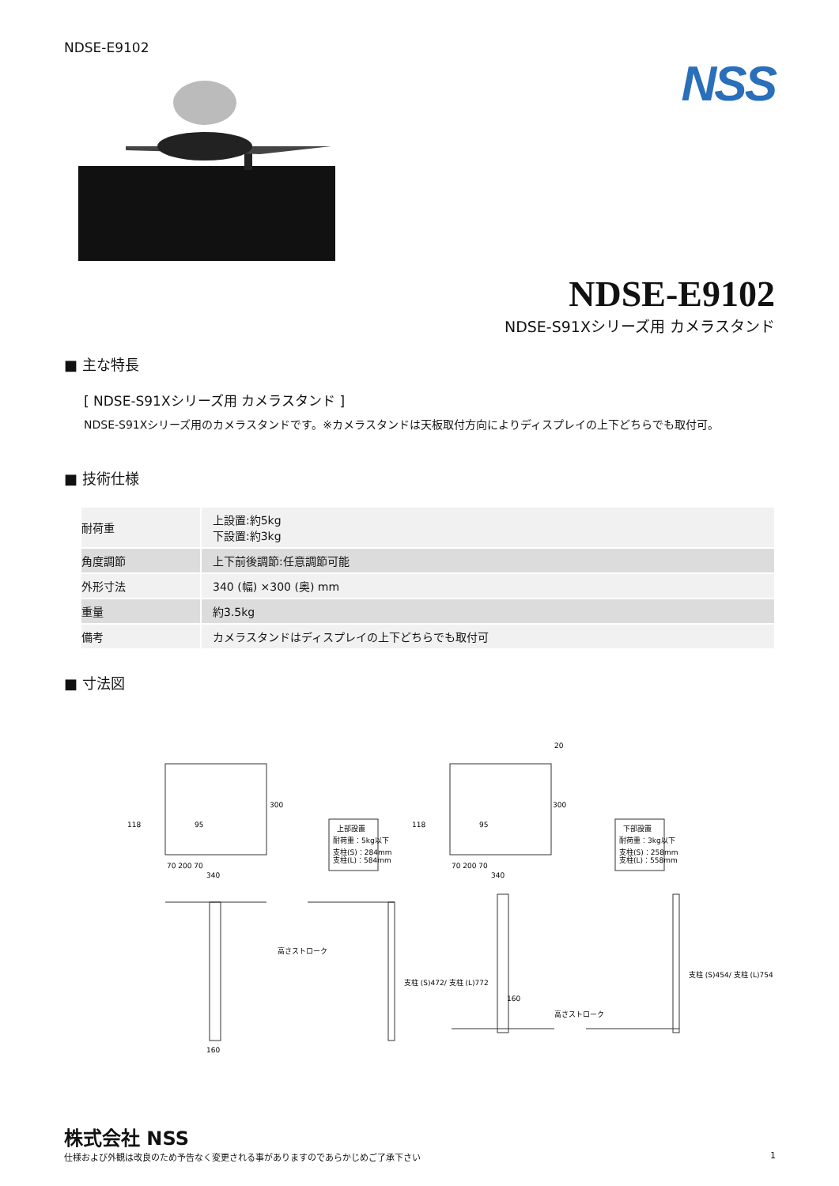NDSE-E9102
NSS
NDSE-E9102
NDSE-S91Xシリーズ用 カメラスタンド
■ 主な特長
[ NDSE-S91Xシリーズ用 カメラスタンド ]
NDSE-S91Xシリーズ用のカメラスタンドです。※カメラスタンドは天板取付方向によりディスプレイの上下どちらでも取付可。
■ 技術仕様
| 耐荷重 | 上設置:約5kg 下設置:約3kg |
| 角度調節 | 上下前後調節:任意調節可能 |
| 外形寸法 | 340 (幅) ×300 (奥) mm |
| 重量 | 約3.5kg |
| 備考 | カメラスタンドはディスプレイの上下どちらでも取付可 |
■ 寸法図
118
95
300
70 200 70
340
上部設置
耐荷重：5kg以下
支柱(S)：284mm
支柱(L)：584mm
118
95
300
20
70 200 70
340
下部設置
耐荷重：3kg以下
支柱(S)：258mm
支柱(L)：558mm
160
高さストローク
支柱 (S)472/ 支柱 (L)772
160
高さストローク
支柱 (S)454/ 支柱 (L)754
株式会社 NSS
仕様および外観は改良のため予告なく変更される事がありますのであらかじめご了承下さい 1